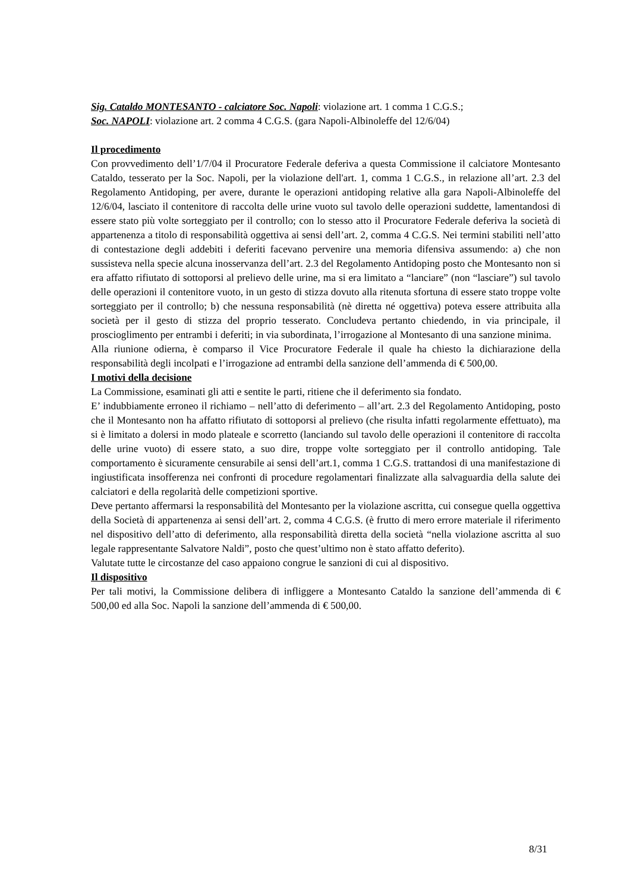Sig. Cataldo MONTESANTO - calciatore Soc. Napoli: violazione art. 1 comma 1 C.G.S.;
Soc. NAPOLI: violazione art. 2 comma 4 C.G.S. (gara Napoli-Albinoleffe del 12/6/04)
Il procedimento
Con provvedimento dell’1/7/04 il Procuratore Federale deferiva a questa Commissione il calciatore Montesanto Cataldo, tesserato per la Soc. Napoli, per la violazione dell'art. 1, comma 1 C.G.S., in relazione all’art. 2.3 del Regolamento Antidoping, per avere, durante le operazioni antidoping relative alla gara Napoli-Albinoleffe del 12/6/04, lasciato il contenitore di raccolta delle urine vuoto sul tavolo delle operazioni suddette, lamentandosi di essere stato più volte sorteggiato per il controllo; con lo stesso atto il Procuratore Federale deferiva la società di appartenenza a titolo di responsabilità oggettiva ai sensi dell’art. 2, comma 4 C.G.S. Nei termini stabiliti nell’atto di contestazione degli addebiti i deferiti facevano pervenire una memoria difensiva assumendo: a) che non sussisteva nella specie alcuna inosservanza dell’art. 2.3 del Regolamento Antidoping posto che Montesanto non si era affatto rifiutato di sottoporsi al prelievo delle urine, ma si era limitato a “lanciare” (non “lasciare”) sul tavolo delle operazioni il contenitore vuoto, in un gesto di stizza dovuto alla ritenuta sfortuna di essere stato troppe volte sorteggiato per il controllo; b) che nessuna responsabilità (nè diretta né oggettiva) poteva essere attribuita alla società per il gesto di stizza del proprio tesserato. Concludeva pertanto chiedendo, in via principale, il proscioglimento per entrambi i deferiti; in via subordinata, l’irrogazione al Montesanto di una sanzione minima.
Alla riunione odierna, è comparso il Vice Procuratore Federale il quale ha chiesto la dichiarazione della responsabilità degli incolpati e l’irrogazione ad entrambi della sanzione dell’ammenda di € 500,00.
I motivi della decisione
La Commissione, esaminati gli atti e sentite le parti, ritiene che il deferimento sia fondato.
E’ indubbiamente erroneo il richiamo – nell’atto di deferimento – all’art. 2.3 del Regolamento Antidoping, posto che il Montesanto non ha affatto rifiutato di sottoporsi al prelievo (che risulta infatti regolarmente effettuato), ma si è limitato a dolersi in modo plateale e scorretto (lanciando sul tavolo delle operazioni il contenitore di raccolta delle urine vuoto) di essere stato, a suo dire, troppe volte sorteggiato per il controllo antidoping. Tale comportamento è sicuramente censurabile ai sensi dell’art.1, comma 1 C.G.S. trattandosi di una manifestazione di ingiustificata insofferenza nei confronti di procedure regolamentari finalizzate alla salvaguardia della salute dei calciatori e della regolarità delle competizioni sportive.
Deve pertanto affermarsi la responsabilità del Montesanto per la violazione ascritta, cui consegue quella oggettiva della Società di appartenenza ai sensi dell’art. 2, comma 4 C.G.S. (è frutto di mero errore materiale il riferimento nel dispositivo dell’atto di deferimento, alla responsabilità diretta della società “nella violazione ascritta al suo legale rappresentante Salvatore Naldi”, posto che quest’ultimo non è stato affatto deferito).
Valutate tutte le circostanze del caso appaiono congrue le sanzioni di cui al dispositivo.
Il dispositivo
Per tali motivi, la Commissione delibera di infliggere a Montesanto Cataldo la sanzione dell’ammenda di € 500,00 ed alla Soc. Napoli la sanzione dell’ammenda di € 500,00.
8/31